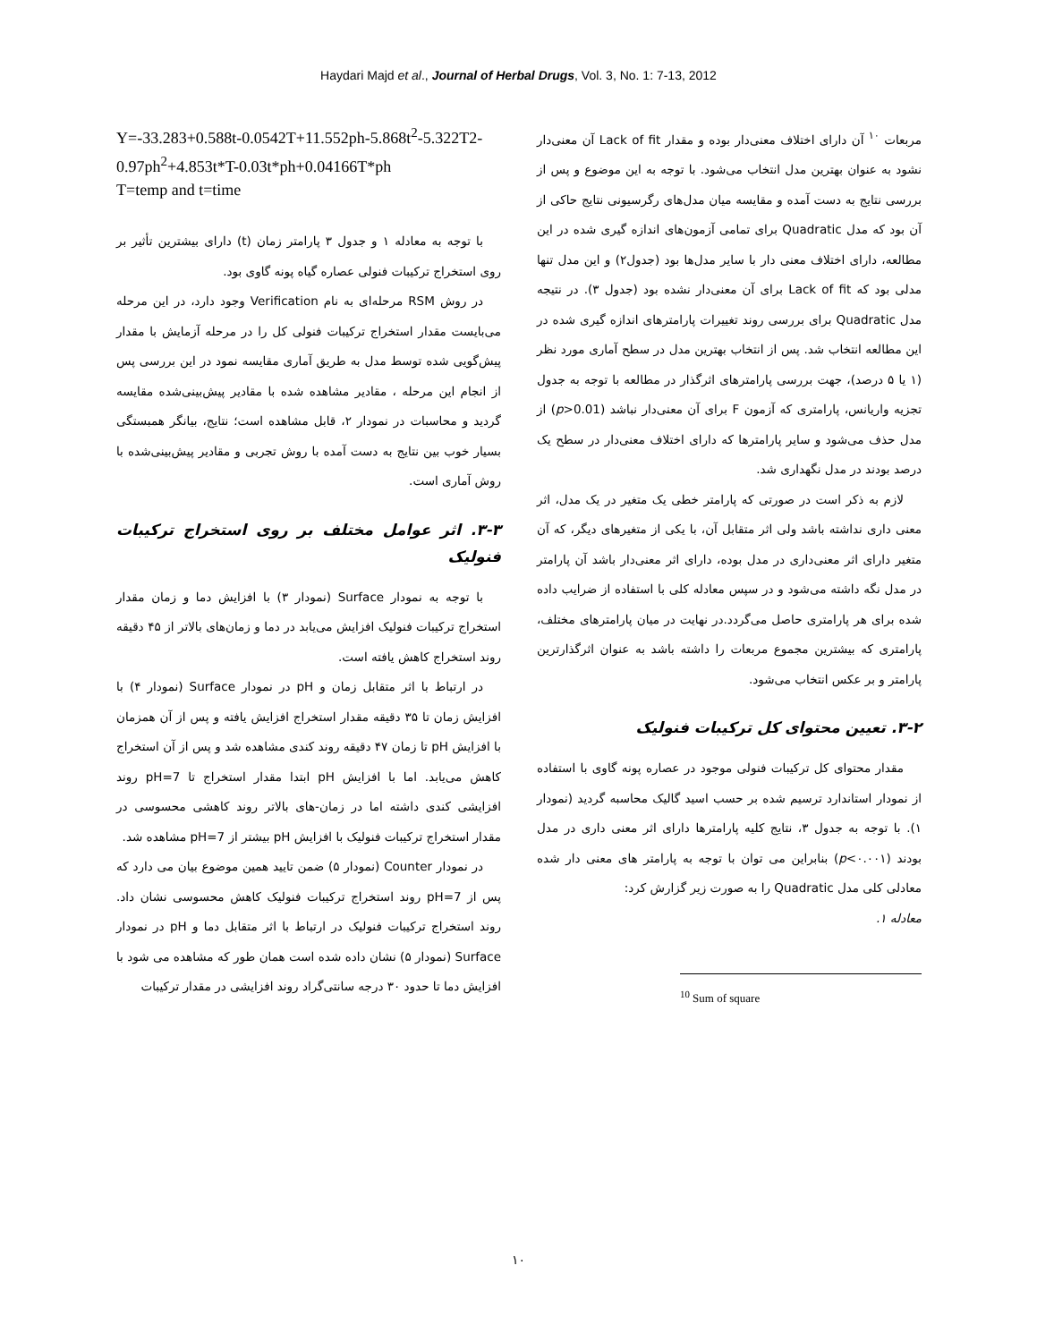Haydari Majd et al., Journal of Herbal Drugs, Vol. 3, No. 1: 7-13, 2012
مربعات <sup>۱۰</sup> آن دارای اختلاف معنی‌دار بوده و مقدار Lack of fit آن معنی‌دار نشود به عنوان بهترین مدل انتخاب می‌شود. با توجه به این موضوع و پس از بررسی نتایج به دست آمده و مقایسه میان مدل‌های رگرسیونی نتایج حاکی از آن بود که مدل Quadratic برای تمامی آزمون‌های اندازه گیری شده در این مطالعه، دارای اختلاف معنی دار با سایر مدل‌ها بود (جدول۲) و این مدل تنها مدلی بود که Lack of fit برای آن معنی‌دار نشده بود (جدول ۳). در نتیجه مدل Quadratic برای بررسی روند تغییرات پارامترهای اندازه گیری شده در این مطالعه انتخاب شد. پس از انتخاب بهترین مدل در سطح آماری مورد نظر (۱ یا ۵ درصد)، جهت بررسی پارامترهای اثرگذار در مطالعه با توجه به جدول تجزیه واریانس، پارامتری که آزمون F برای آن معنی‌دار نباشد (p>0.01) از مدل حذف می‌شود و سایر پارامترها که دارای اختلاف معنی‌دار در سطح یک درصد بودند در مدل نگهداری شد.
لازم به ذکر است در صورتی که پارامتر خطی یک متغیر در یک مدل، اثر معنی داری نداشته باشد ولی اثر متقابل آن، با یکی از متغیرهای دیگر، که آن متغیر دارای اثر معنی‌داری در مدل بوده، دارای اثر معنی‌دار باشد آن پارامتر در مدل نگه داشته می‌شود و در سپس معادله کلی با استفاده از ضرایب داده شده برای هر پارامتری حاصل می‌گردد.در نهایت در میان پارامترهای مختلف، پارامتری که بیشترین مجموع مربعات را داشته باشد به عنوان اثرگذارترین پارامتر و بر عکس انتخاب می‌شود.
۳-۲. تعیین محتوای کل ترکیبات فنولیک
مقدار محتوای کل ترکیبات فنولی موجود در عصاره پونه گاوی با استفاده از نمودار استاندارد ترسیم شده بر حسب اسید گالیک محاسبه گردید (نمودار ۱). با توجه به جدول ۳، نتایج کلیه پارامترها دارای اثر معنی داری در مدل بودند (p<۰.۰۰۱) بنابراین می توان با توجه به پارامتر های معنی دار شده معادلی کلی مدل Quadratic را به صورت زیر گزارش کرد:
معادله ۱.
<sup>10</sup> Sum of square
Y=-33.283+0.588t-0.0542T+11.552ph-5.868t<sup>2</sup>-5.322T2-0.97ph<sup>2</sup>+4.853t*T-0.03t*ph+0.04166T*ph
T=temp and t=time
با توجه به معادله ۱ و جدول ۳ پارامتر زمان (t) دارای بیشترین تأثیر بر روی استخراج ترکیبات فنولی عصاره گیاه پونه گاوی بود.
در روش RSM مرحله‌ای به نام Verification وجود دارد، در این مرحله می‌بایست مقدار استخراج ترکیبات فنولی کل را در مرحله آزمایش با مقدار پیش‌گویی شده توسط مدل به طریق آماری مقایسه نمود در این بررسی پس از انجام این مرحله ، مقادیر مشاهده شده با مقادیر پیش‌بینی‌شده مقایسه گردید و محاسبات در نمودار ۲، قابل مشاهده است؛ نتایج، بیانگر همبستگی بسیار خوب بین نتایج به دست آمده با روش تجربی و مقادیر پیش‌بینی‌شده با روش آماری است.
۳-۳. اثر عوامل مختلف بر روی استخراج ترکیبات فنولیک
با توجه به نمودار Surface (نمودار ۳) با افزایش دما و زمان مقدار استخراج ترکیبات فنولیک افزایش می‌یابد در دما و زمان‌های بالاتر از ۴۵ دقیقه روند استخراج کاهش یافته است.
در ارتباط با اثر متقابل زمان و pH در نمودار Surface (نمودار ۴) با افزایش زمان تا ۳۵ دقیقه مقدار استخراج افزایش یافته و پس از آن همزمان با افزایش pH تا زمان ۴۷ دقیقه روند کندی مشاهده شد و پس از آن استخراج کاهش می‌یابد. اما با افزایش pH ابتدا مقدار استخراج تا pH=7 روند افزایشی کندی داشته اما در زمان-های بالاتر روند کاهشی محسوسی در مقدار استخراج ترکیبات فنولیک با افزایش pH بیشتر از pH=7 مشاهده شد.
در نمودار Counter (نمودار ۵) ضمن تایید همین موضوع بیان می دارد که پس از pH=7 روند استخراج ترکیبات فنولیک کاهش محسوسی نشان داد. روند استخراج ترکیبات فنولیک در ارتباط با اثر متقابل دما و pH در نمودار Surface (نمودار ۵) نشان داده شده است همان طور که مشاهده می شود با افزایش دما تا حدود ۳۰ درجه سانتی‌گراد روند افزایشی در مقدار ترکیبات
۱۰